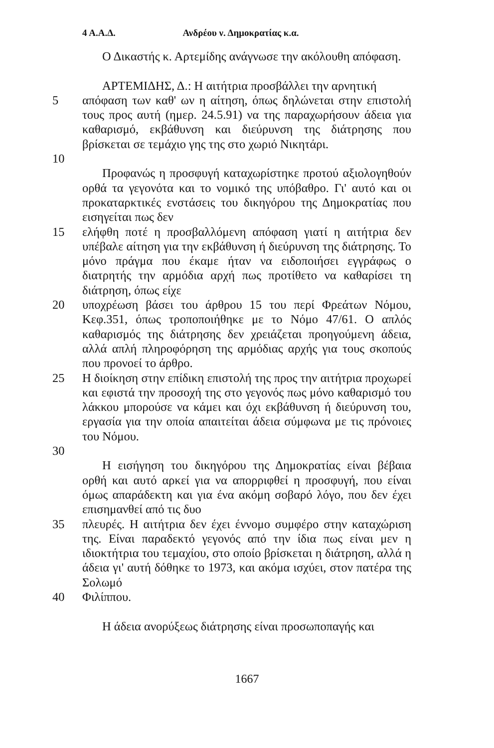4 Α.Α.Δ. Ανδρέου ν. Δημοκρατίας κ.α.
Ο Δικαστής κ. Αρτεμίδης ανάγνωσε την ακόλουθη απόφαση.
ΑΡΤΕΜΙΔΗΣ, Δ.: Η αιτήτρια προσβάλλει την αρνητική
5 απόφαση των καθ' ων η αίτηση, όπως δηλώνεται στην επιστολή τους προς αυτή (ημερ. 24.5.91) να της παραχωρήσουν άδεια για καθαρισμό, εκβάθυνση και διεύρυνση της διάτρησης που βρίσκεται σε τεμάχιο γης της στο χωριό Νικητάρι.
10
Προφανώς η προσφυγή καταχωρίστηκε προτού αξιολογηθούν ορθά τα γεγονότα και το νομικό της υπόβαθρο. Γι' αυτό και οι προκαταρκτικές ενστάσεις του δικηγόρου της Δημοκρατίας που εισηγείται πως δεν
15 ελήφθη ποτέ η προσβαλλόμενη απόφαση γιατί η αιτήτρια δεν υπέβαλε αίτηση για την εκβάθυνση ή διεύρυνση της διάτρησης. Το μόνο πράγμα που έκαμε ήταν να ειδοποιήσει εγγράφως ο διατρητής την αρμόδια αρχή πως προτίθετο να καθαρίσει τη διάτρηση, όπως είχε
20 υποχρέωση βάσει του άρθρου 15 του περί Φρεάτων Νόμου, Κεφ.351, όπως τροποποιήθηκε με το Νόμο 47/61. Ο απλός καθαρισμός της διάτρησης δεν χρειάζεται προηγούμενη άδεια, αλλά απλή πληροφόρηση της αρμόδιας αρχής για τους σκοπούς που προνοεί το άρθρο.
25 Η διοίκηση στην επίδικη επιστολή της προς την αιτήτρια προχωρεί και εφιστά την προσοχή της στο γεγονός πως μόνο καθαρισμό του λάκκου μπορούσε να κάμει και όχι εκβάθυνση ή διεύρυνση του, εργασία για την οποία απαιτείται άδεια σύμφωνα με τις πρόνοιες του Νόμου.
30
Η εισήγηση του δικηγόρου της Δημοκρατίας είναι βέβαια ορθή και αυτό αρκεί για να απορριφθεί η προσφυγή, που είναι όμως απαράδεκτη και για ένα ακόμη σοβαρό λόγο, που δεν έχει επισημανθεί από τις δυο
35 πλευρές. Η αιτήτρια δεν έχει έννομο συμφέρο στην καταχώριση της. Είναι παραδεκτό γεγονός από την ίδια πως είναι μεν η ιδιοκτήτρια του τεμαχίου, στο οποίο βρίσκεται η διάτρηση, αλλά η άδεια γι' αυτή δόθηκε το 1973, και ακόμα ισχύει, στον πατέρα της Σολωμό
40 Φιλίππου.
Η άδεια ανορύξεως διάτρησης είναι προσωποπαγής και
1667